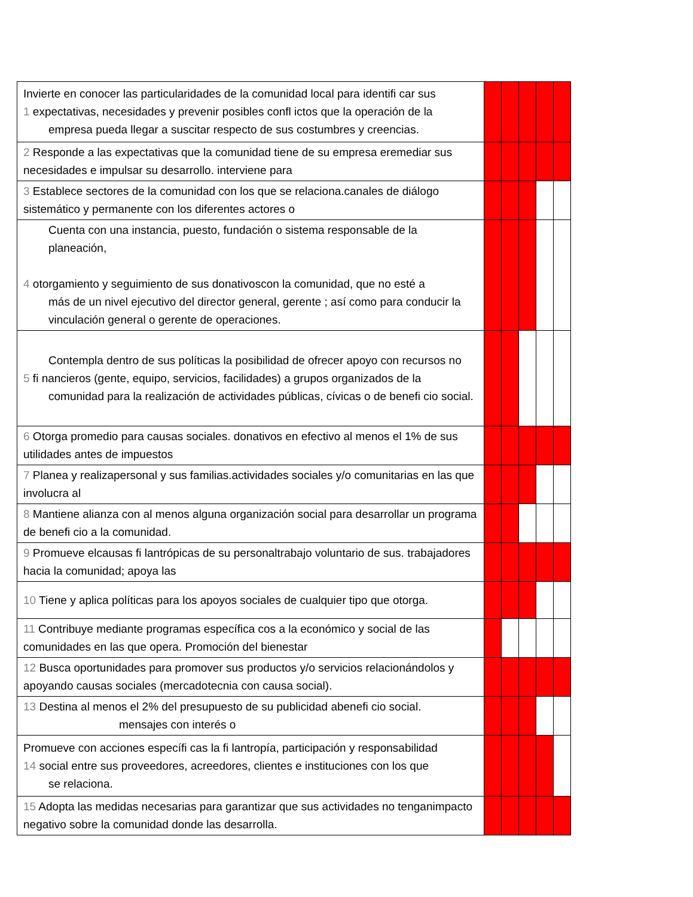| Invierte en conocer las particularidades de la comunidad local para identifi car sus 1 expectativas, necesidades y prevenir posibles confl ictos que la operación de la empresa pueda llegar a suscitar respecto de sus costumbres y creencias. | | | | | |
| 2 Responde a las expectativas que la comunidad tiene de su empresa eremediar sus necesidades e impulsar su desarrollo. interviene para | | | | | |
| 3 Establece sectores de la comunidad con los que se relaciona.canales de diálogo sistemático y permanente con los diferentes actores o | | | | | |
| Cuenta con una instancia, puesto, fundación o sistema responsable de la planeación, 4 otorgamiento y seguimiento de sus donativoscon la comunidad, que no esté a más de un nivel ejecutivo del director general, gerente ; así como para conducir la vinculación general o gerente de operaciones. | | | | | |
| Contempla dentro de sus políticas la posibilidad de ofrecer apoyo con recursos no 5 fi nancieros (gente, equipo, servicios, facilidades) a grupos organizados de la comunidad para la realización de actividades públicas, cívicas o de benefi cio social. | | | | | |
| 6 Otorga promedio para causas sociales. donativos en efectivo al menos el 1% de sus utilidades antes de impuestos | | | | | |
| 7 Planea y realizapersonal y sus familias.actividades sociales y/o comunitarias en las que involucra al | | | | | |
| 8 Mantiene alianza con al menos alguna organización social para desarrollar un programa de benefi cio a la comunidad. | | | | | |
| 9 Promueve elcausas fi lantrópicas de su personaltrabajo voluntario de sus. trabajadores hacia la comunidad; apoya las | | | | | |
| 10 Tiene y aplica políticas para los apoyos sociales de cualquier tipo que otorga. | | | | | |
| 11 Contribuye mediante programas específica cos a la económico y social de las comunidades en las que opera. Promoción del bienestar | | | | | |
| 12 Busca oportunidades para promover sus productos y/o servicios relacionándolos y apoyando causas sociales (mercadotecnia con causa social). | | | | | |
| 13 Destina al menos el 2% del presupuesto de su publicidad abenefi cio social. mensajes con interés o | | | | | |
| Promueve con acciones específi cas la fi lantropía, participación y responsabilidad 14 social entre sus proveedores, acreedores, clientes e instituciones con los que se relaciona. | | | | | |
| 15 Adopta las medidas necesarias para garantizar que sus actividades no tenganimpacto negativo sobre la comunidad donde las desarrolla. | | | | | |